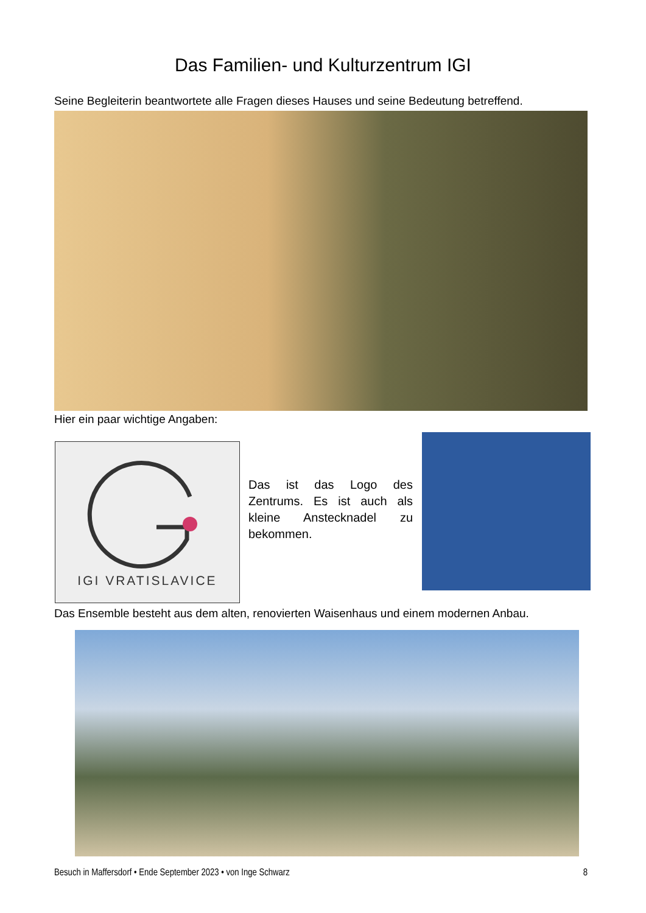Das Familien- und Kulturzentrum IGI
Seine Begleiterin beantwortete alle Fragen dieses Hauses und seine Bedeutung betreffend.
Hier ein paar wichtige Angaben:
IGI VRATISLAVICE
Das ist das Logo des Zentrums. Es ist auch als kleine Anstecknadel zu bekommen.
Das Ensemble besteht aus dem alten, renovierten Waisenhaus und einem modernen Anbau.
Besuch in Maffersdorf • Ende September 2023 • von Inge Schwarz 8